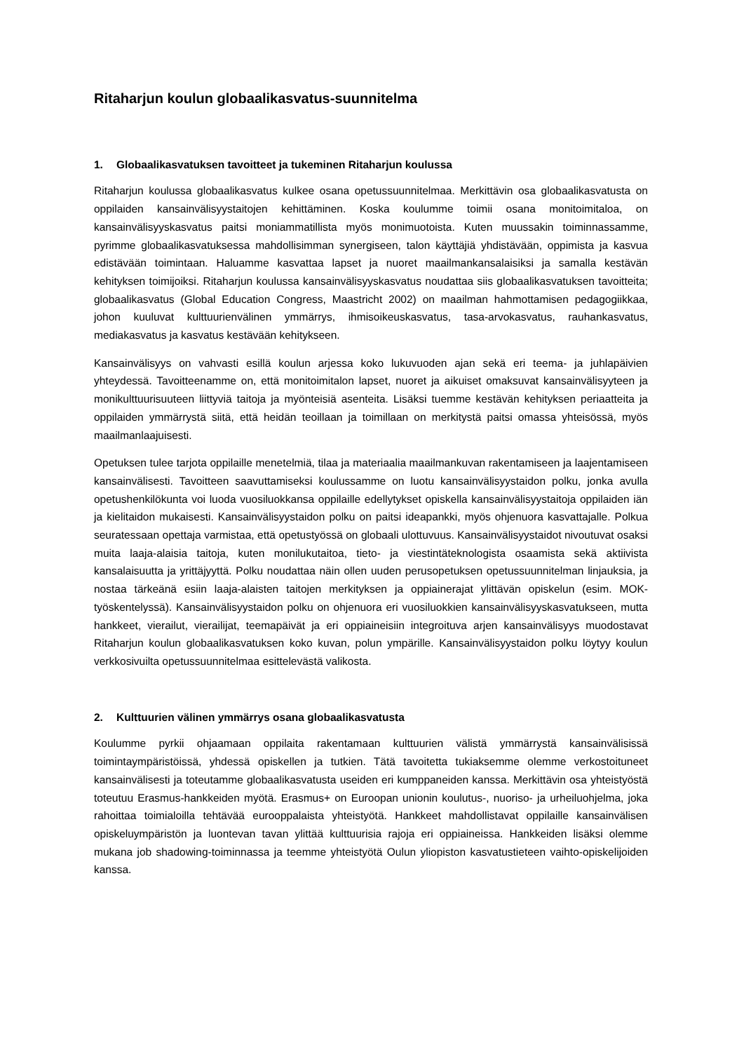Ritaharjun koulun globaalikasvatus-suunnitelma
1. Globaalikasvatuksen tavoitteet ja tukeminen Ritaharjun koulussa
Ritaharjun koulussa globaalikasvatus kulkee osana opetussuunnitelmaa. Merkittävin osa globaalikasvatusta on oppilaiden kansainvälisyystaitojen kehittäminen. Koska koulumme toimii osana monitoimitaloa, on kansainvälisyyskasvatus paitsi moniammatillista myös monimuotoista. Kuten muussakin toiminnassamme, pyrimme globaalikasvatuksessa mahdollisimman synergiseen, talon käyttäjiä yhdistävään, oppimista ja kasvua edistävään toimintaan. Haluamme kasvattaa lapset ja nuoret maailmankansalaisiksi ja samalla kestävän kehityksen toimijoiksi. Ritaharjun koulussa kansainvälisyyskasvatus noudattaa siis globaalikasvatuksen tavoitteita; globaalikasvatus (Global Education Congress, Maastricht 2002) on maailman hahmottamisen pedagogiikkaa, johon kuuluvat kulttuurienvälinen ymmärrys, ihmisoikeuskasvatus, tasa-arvokasvatus, rauhankasvatus, mediakasvatus ja kasvatus kestävään kehitykseen.
Kansainvälisyys on vahvasti esillä koulun arjessa koko lukuvuoden ajan sekä eri teema- ja juhlapäivien yhteydessä. Tavoitteenamme on, että monitoimitalon lapset, nuoret ja aikuiset omaksuvat kansainvälisyyteen ja monikulttuurisuuteen liittyviä taitoja ja myönteisiä asenteita. Lisäksi tuemme kestävän kehityksen periaatteita ja oppilaiden ymmärrystä siitä, että heidän teoillaan ja toimillaan on merkitystä paitsi omassa yhteisössä, myös maailmanlaajuisesti.
Opetuksen tulee tarjota oppilaille menetelmiä, tilaa ja materiaalia maailmankuvan rakentamiseen ja laajentamiseen kansainvälisesti. Tavoitteen saavuttamiseksi koulussamme on luotu kansainvälisyystaidon polku, jonka avulla opetushenkilökunta voi luoda vuosiluokkansa oppilaille edellytykset opiskella kansainvälisyystaitoja oppilaiden iän ja kielitaidon mukaisesti. Kansainvälisyystaidon polku on paitsi ideapankki, myös ohjenuora kasvattajalle. Polkua seuratessaan opettaja varmistaa, että opetustyössä on globaali ulottuvuus. Kansainvälisyystaidot nivoutuvat osaksi muita laaja-alaisia taitoja, kuten monilukutaitoa, tieto- ja viestintäteknologista osaamista sekä aktiivista kansalaisuutta ja yrittäjyyttä. Polku noudattaa näin ollen uuden perusopetuksen opetussuunnitelman linjauksia, ja nostaa tärkeänä esiin laaja-alaisten taitojen merkityksen ja oppiainerajat ylittävän opiskelun (esim. MOK-työskentelyssä). Kansainvälisyystaidon polku on ohjenuora eri vuosiluokkien kansainvälisyyskasvatukseen, mutta hankkeet, vierailut, vierailijat, teemapäivät ja eri oppiaineisiin integroituva arjen kansainvälisyys muodostavat Ritaharjun koulun globaalikasvatuksen koko kuvan, polun ympärille. Kansainvälisyystaidon polku löytyy koulun verkkosivuilta opetussuunnitelmaa esittelevästä valikosta.
2. Kulttuurien välinen ymmärrys osana globaalikasvatusta
Koulumme pyrkii ohjaamaan oppilaita rakentamaan kulttuurien välistä ymmärrystä kansainvälisissä toimintaympäristöissä, yhdessä opiskellen ja tutkien. Tätä tavoitetta tukiaksemme olemme verkostoituneet kansainvälisesti ja toteutamme globaalikasvatusta useiden eri kumppaneiden kanssa. Merkittävin osa yhteistyöstä toteutuu Erasmus-hankkeiden myötä. Erasmus+ on Euroopan unionin koulutus-, nuoriso- ja urheiluohjelma, joka rahoittaa toimialoilla tehtävää eurooppalaista yhteistyötä. Hankkeet mahdollistavat oppilaille kansainvälisen opiskeluympäristön ja luontevan tavan ylittää kulttuurisia rajoja eri oppiaineissa. Hankkeiden lisäksi olemme mukana job shadowing-toiminnassa ja teemme yhteistyötä Oulun yliopiston kasvatustieteen vaihto-opiskelijoiden kanssa.